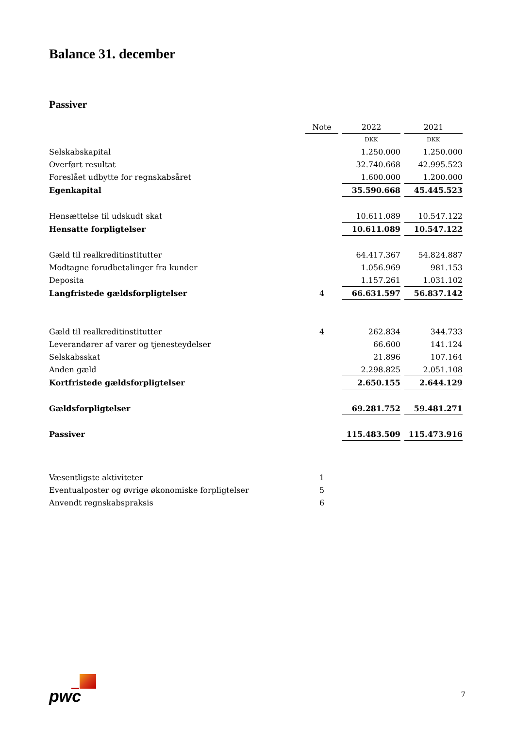Balance 31. december
Passiver
| | Note | 2022 | 2021 |
| --- | --- | --- | --- |
| | | DKK | DKK |
| Selskabskapital | | 1.250.000 | 1.250.000 |
| Overført resultat | | 32.740.668 | 42.995.523 |
| Foreslået udbytte for regnskabsåret | | 1.600.000 | 1.200.000 |
| Egenkapital | | 35.590.668 | 45.445.523 |
| Hensættelse til udskudt skat | | 10.611.089 | 10.547.122 |
| Hensatte forpligtelser | | 10.611.089 | 10.547.122 |
| Gæld til realkreditinstitutter | | 64.417.367 | 54.824.887 |
| Modtagne forudbetalinger fra kunder | | 1.056.969 | 981.153 |
| Deposita | | 1.157.261 | 1.031.102 |
| Langfristede gældsforpligtelser | 4 | 66.631.597 | 56.837.142 |
| Gæld til realkreditinstitutter | 4 | 262.834 | 344.733 |
| Leverandører af varer og tjenesteydelser | | 66.600 | 141.124 |
| Selskabsskat | | 21.896 | 107.164 |
| Anden gæld | | 2.298.825 | 2.051.108 |
| Kortfristede gældsforpligtelser | | 2.650.155 | 2.644.129 |
| Gældsforpligtelser | | 69.281.752 | 59.481.271 |
| Passiver | | 115.483.509 | 115.473.916 |
| Væsentligste aktiviteter | 1 | | |
| Eventualposter og øvrige økonomiske forpligtelser | 5 | | |
| Anvendt regnskabspraksis | 6 | | |
pwc 7